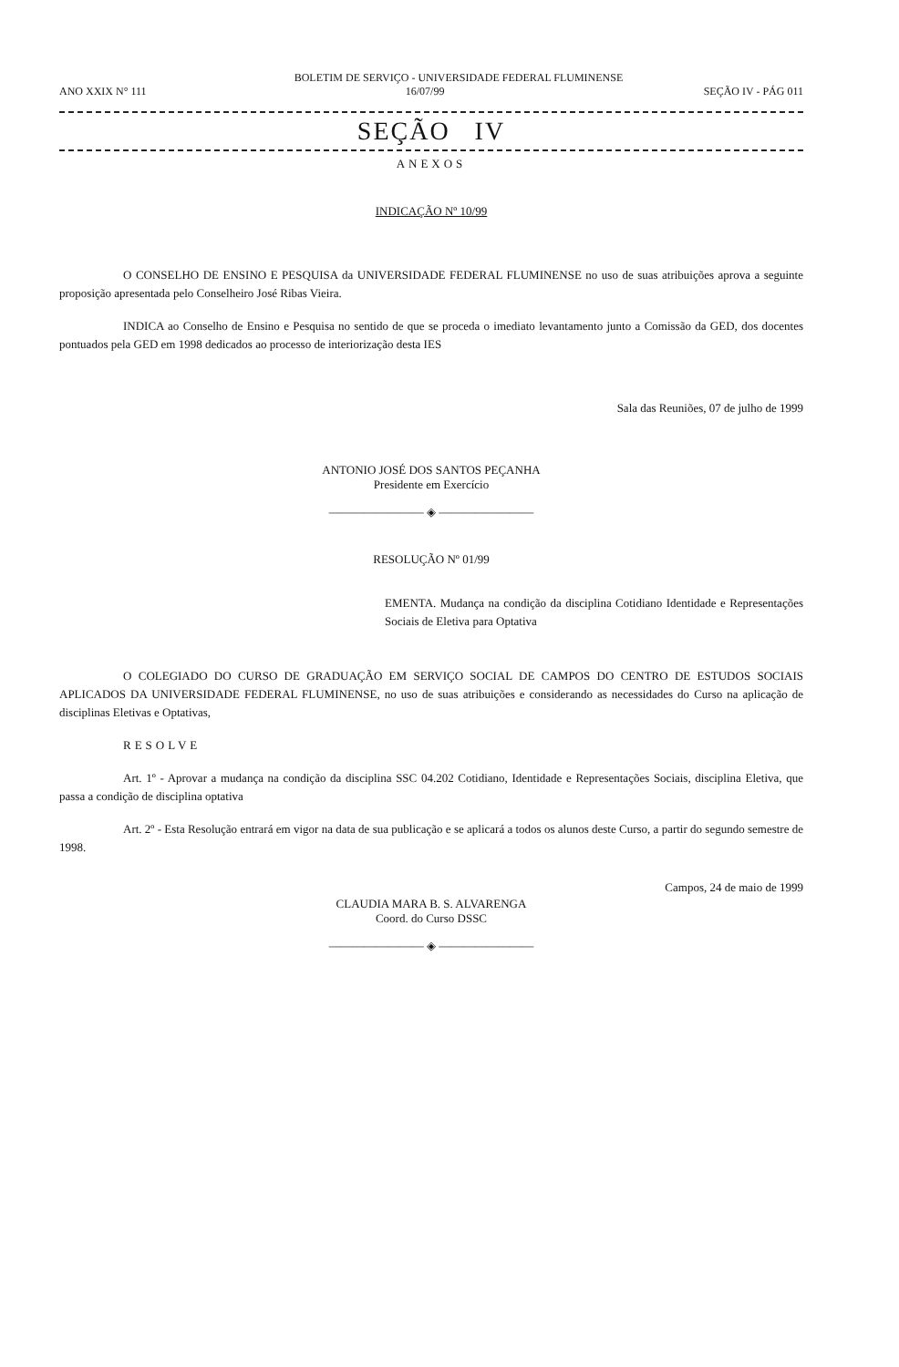BOLETIM DE SERVIÇO - UNIVERSIDADE FEDERAL FLUMINENSE
ANO XXIX N° 111 16/07/99 SEÇÃO IV - PÁG 011
SEÇÃO IV
ANEXOS
INDICAÇÃO Nº 10/99
O CONSELHO DE ENSINO E PESQUISA da UNIVERSIDADE FEDERAL FLUMINENSE no uso de suas atribuições aprova a seguinte proposição apresentada pelo Conselheiro José Ribas Vieira.
INDICA ao Conselho de Ensino e Pesquisa no sentido de que se proceda o imediato levantamento junto a Comissão da GED, dos docentes pontuados pela GED em 1998 dedicados ao processo de interiorização desta IES
Sala das Reuniões, 07 de julho de 1999
ANTONIO JOSÉ DOS SANTOS PEÇANHA
Presidente em Exercício
———————— ◈ ————————
RESOLUÇÃO Nº 01/99
EMENTA. Mudança na condição da disciplina Cotidiano Identidade e Representações Sociais de Eletiva para Optativa
O COLEGIADO DO CURSO DE GRADUAÇÃO EM SERVIÇO SOCIAL DE CAMPOS DO CENTRO DE ESTUDOS SOCIAIS APLICADOS DA UNIVERSIDADE FEDERAL FLUMINENSE, no uso de suas atribuições e considerando as necessidades do Curso na aplicação de disciplinas Eletivas e Optativas,
RESOLVE
Art. 1º - Aprovar a mudança na condição da disciplina SSC 04.202 Cotidiano, Identidade e Representações Sociais, disciplina Eletiva, que passa a condição de disciplina optativa
Art. 2º - Esta Resolução entrará em vigor na data de sua publicação e se aplicará a todos os alunos deste Curso, a partir do segundo semestre de 1998.
Campos, 24 de maio de 1999
CLAUDIA MARA B. S. ALVARENGA
Coord. do Curso DSSC
———————— ◈ ————————